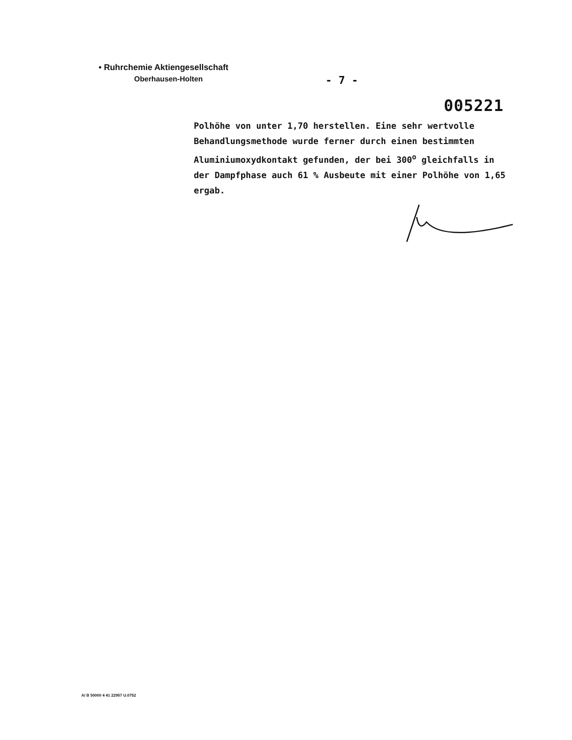• Ruhrchemie Aktiengesellschaft
Oberhausen-Holten
- 7 -
005221
Polhöhe von unter 1,70 herstellen. Eine sehr wertvolle Behandlungsmethode wurde ferner durch einen bestimmten Aluminiumoxydkontakt gefunden, der bei 300<sup>o</sup> gleichfalls in der Dampfphase auch 61 % Ausbeute mit einer Polhöhe von 1,65 ergab.
A/ B 50000 4 41 22957 U.0752